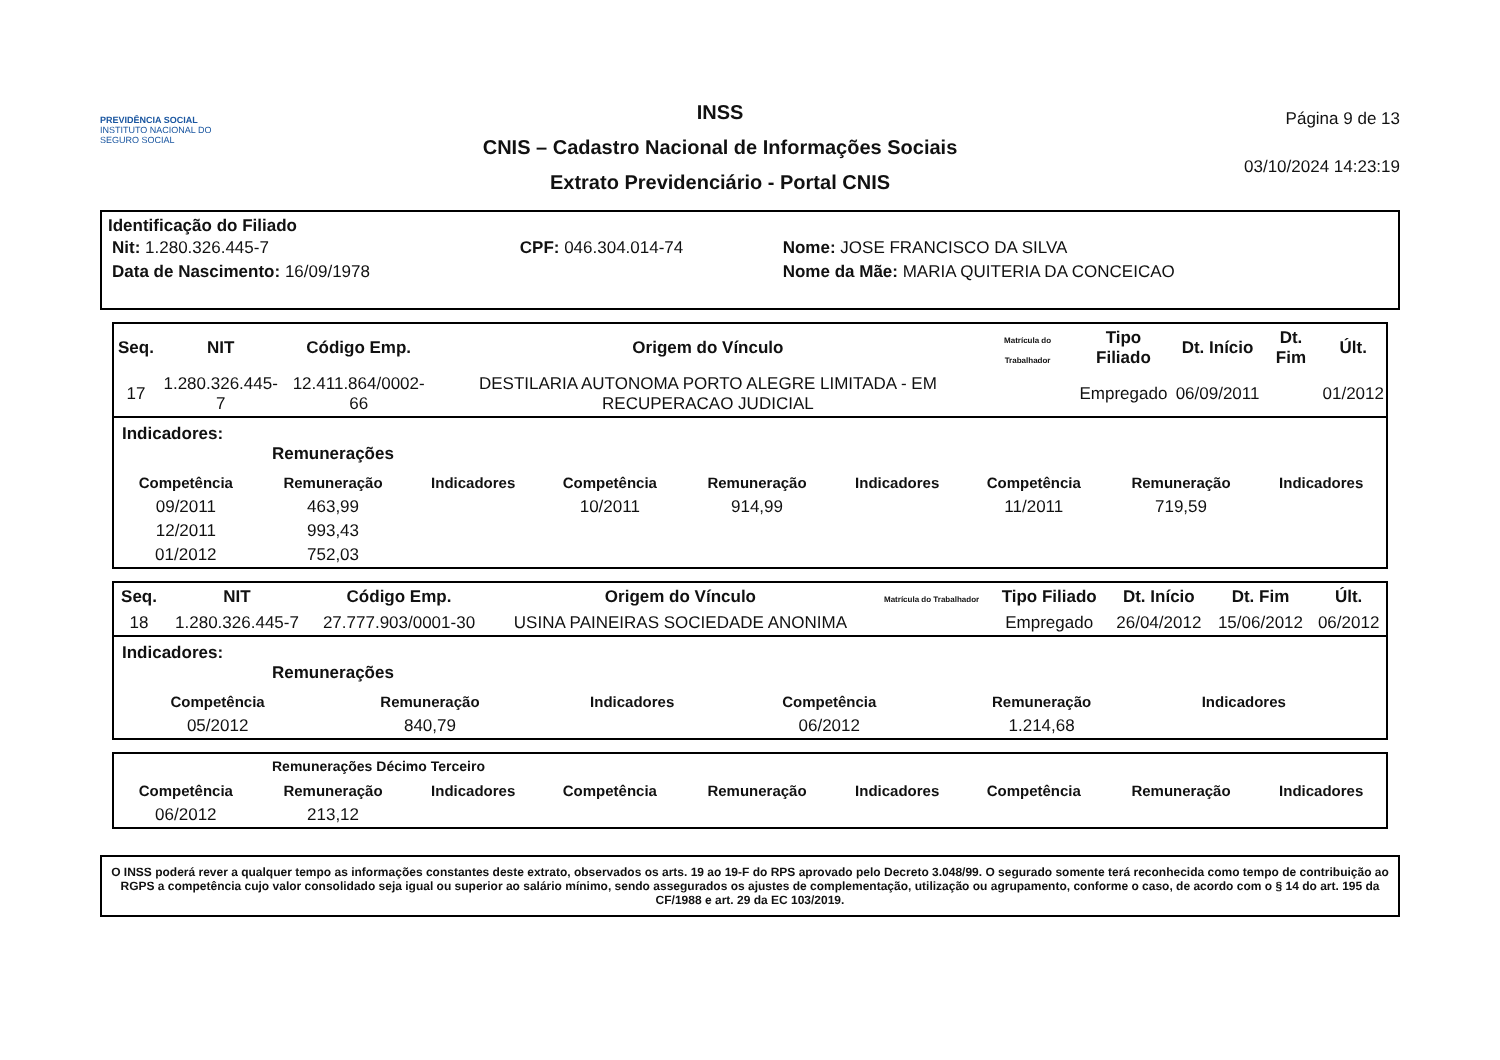PREVIDÊNCIA SOCIAL
INSTITUTO NACIONAL DO SEGURO SOCIAL
INSS
CNIS – Cadastro Nacional de Informações Sociais
Extrato Previdenciário - Portal CNIS
Página 9 de 13
03/10/2024 14:23:19
Identificação do Filiado
| Nit: 1.280.326.445-7 | CPF: 046.304.014-74 | Nome: JOSE FRANCISCO DA SILVA |
| Data de Nascimento: 16/09/1978 | | Nome da Mãe: MARIA QUITERIA DA CONCEICAO |
| Seq. | NIT | Código Emp. | Origem do Vínculo | Matrícula do Trabalhador | Tipo Filiado | Dt. Início | Dt. Fim | Últ. |
| --- | --- | --- | --- | --- | --- | --- | --- | --- |
| 17 | 1.280.326.445-7 | 12.411.864/0002-66 | DESTILARIA AUTONOMA PORTO ALEGRE LIMITADA - EM RECUPERACAO JUDICIAL | | Empregado | 06/09/2011 | | 01/2012 |
Indicadores:
Remunerações
| Competência | Remuneração | Indicadores | Competência | Remuneração | Indicadores | Competência | Remuneração | Indicadores |
| --- | --- | --- | --- | --- | --- | --- | --- | --- |
| 09/2011 | 463,99 | | 10/2011 | 914,99 | | 11/2011 | 719,59 | |
| 12/2011 | 993,43 | | | | | | | |
| 01/2012 | 752,03 | | | | | | | |
| Seq. | NIT | Código Emp. | Origem do Vínculo | Matrícula do Trabalhador | Tipo Filiado | Dt. Início | Dt. Fim | Últ. |
| --- | --- | --- | --- | --- | --- | --- | --- | --- |
| 18 | 1.280.326.445-7 | 27.777.903/0001-30 | USINA PAINEIRAS SOCIEDADE ANONIMA | | Empregado | 26/04/2012 | 15/06/2012 | 06/2012 |
Indicadores:
Remunerações
| Competência | Remuneração | Indicadores | Competência | Remuneração | Indicadores | | | |
| --- | --- | --- | --- | --- | --- | --- | --- | --- |
| 05/2012 | 840,79 | | 06/2012 | 1.214,68 | | | | |
Remunerações Décimo Terceiro
| Competência | Remuneração | Indicadores | Competência | Remuneração | Indicadores | Competência | Remuneração | Indicadores |
| --- | --- | --- | --- | --- | --- | --- | --- | --- |
| 06/2012 | 213,12 | | | | | | | |
O INSS poderá rever a qualquer tempo as informações constantes deste extrato, observados os arts. 19 ao 19-F do RPS aprovado pelo Decreto 3.048/99. O segurado somente terá reconhecida como tempo de contribuição ao RGPS a competência cujo valor consolidado seja igual ou superior ao salário mínimo, sendo assegurados os ajustes de complementação, utilização ou agrupamento, conforme o caso, de acordo com o § 14 do art. 195 da CF/1988 e art. 29 da EC 103/2019.